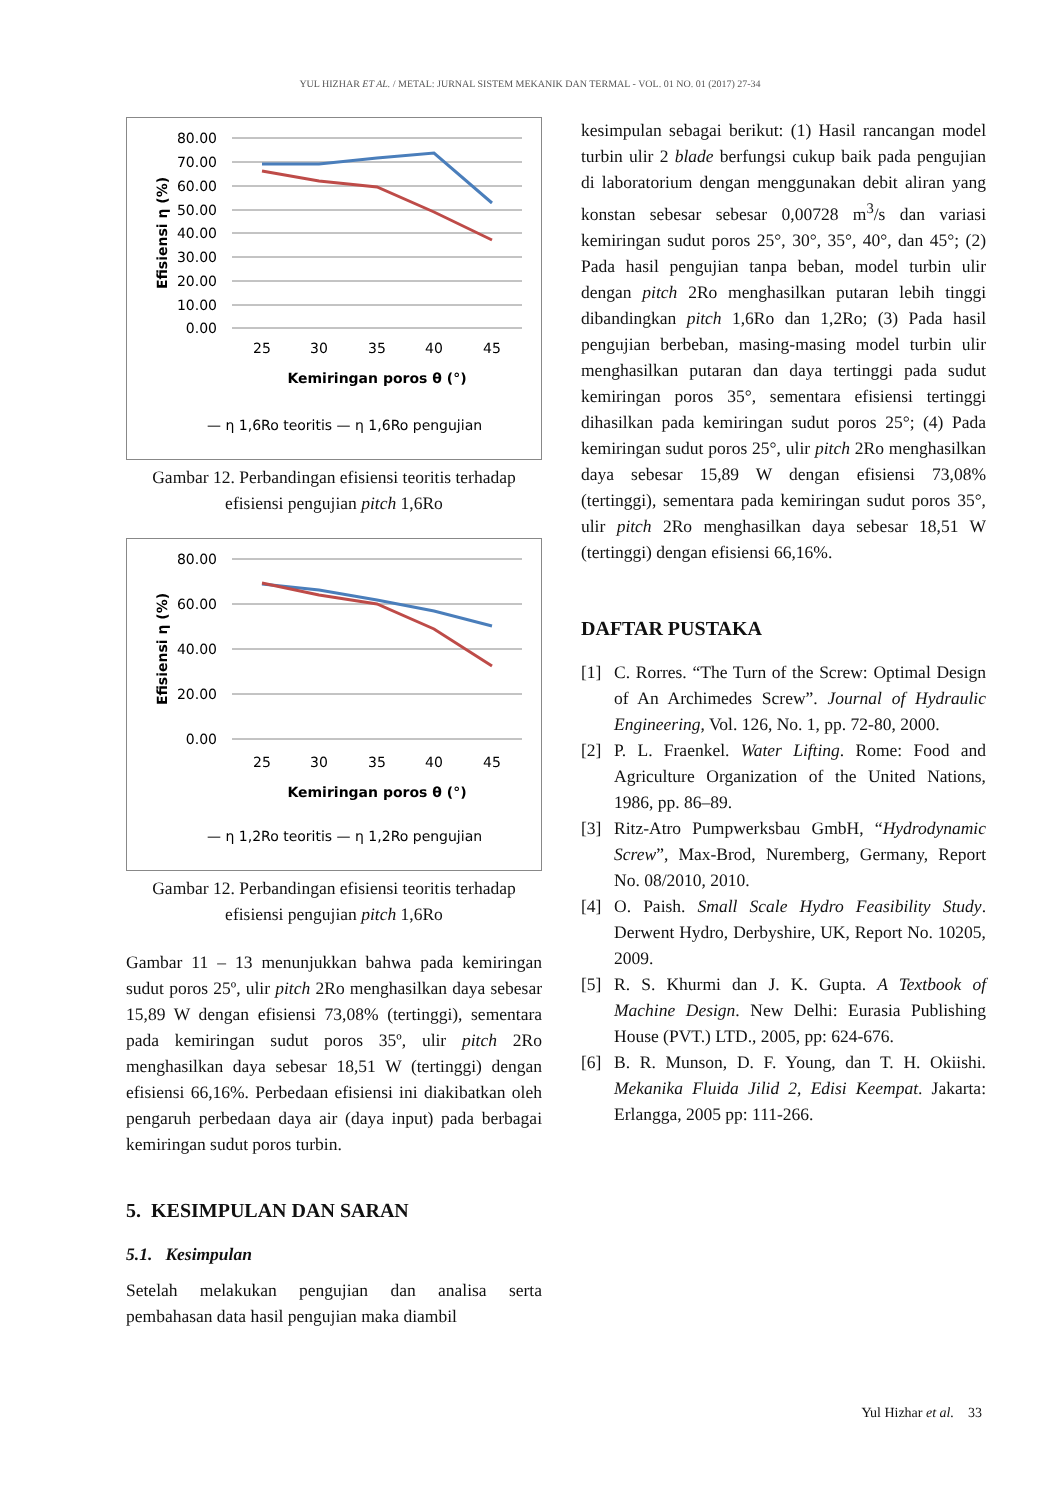YUL HIZHAR ET AL. / METAL: JURNAL SISTEM MEKANIK DAN TERMAL - VOL. 01 NO. 01 (2017) 27-34
80.00
70.00
60.00
50.00
40.00
30.00
20.00
10.00
0.00
Efisiensi η (%)
25
30
35
40
45
Kemiringan poros θ (°)
— η 1,6Ro teoritis — η 1,6Ro pengujian
Gambar 12. Perbandingan efisiensi teoritis terhadap efisiensi pengujian pitch 1,6Ro
80.00
60.00
40.00
20.00
0.00
Efisiensi η (%)
25
30
35
40
45
Kemiringan poros θ (°)
— η 1,2Ro teoritis — η 1,2Ro pengujian
Gambar 12. Perbandingan efisiensi teoritis terhadap efisiensi pengujian pitch 1,6Ro
Gambar 11 – 13 menunjukkan bahwa pada kemiringan sudut poros 25º, ulir pitch 2Ro menghasilkan daya sebesar 15,89 W dengan efisiensi 73,08% (tertinggi), sementara pada kemiringan sudut poros 35º, ulir pitch 2Ro menghasilkan daya sebesar 18,51 W (tertinggi) dengan efisiensi 66,16%. Perbedaan efisiensi ini diakibatkan oleh pengaruh perbedaan daya air (daya input) pada berbagai kemiringan sudut poros turbin.
5. KESIMPULAN DAN SARAN
5.1. Kesimpulan
Setelah melakukan pengujian dan analisa serta pembahasan data hasil pengujian maka diambil
kesimpulan sebagai berikut: (1) Hasil rancangan model turbin ulir 2 blade berfungsi cukup baik pada pengujian di laboratorium dengan menggunakan debit aliran yang konstan sebesar sebesar 0,00728 m<sup>3</sup>/s dan variasi kemiringan sudut poros 25°, 30°, 35°, 40°, dan 45°; (2) Pada hasil pengujian tanpa beban, model turbin ulir dengan pitch 2Ro menghasilkan putaran lebih tinggi dibandingkan pitch 1,6Ro dan 1,2Ro; (3) Pada hasil pengujian berbeban, masing-masing model turbin ulir menghasilkan putaran dan daya tertinggi pada sudut kemiringan poros 35°, sementara efisiensi tertinggi dihasilkan pada kemiringan sudut poros 25°; (4) Pada kemiringan sudut poros 25°, ulir pitch 2Ro menghasilkan daya sebesar 15,89 W dengan efisiensi 73,08% (tertinggi), sementara pada kemiringan sudut poros 35°, ulir pitch 2Ro menghasilkan daya sebesar 18,51 W (tertinggi) dengan efisiensi 66,16%.
DAFTAR PUSTAKA
[1] C. Rorres. “The Turn of the Screw: Optimal Design of An Archimedes Screw”. Journal of Hydraulic Engineering, Vol. 126, No. 1, pp. 72-80, 2000.
[2] P. L. Fraenkel. Water Lifting. Rome: Food and Agriculture Organization of the United Nations, 1986, pp. 86–89.
[3] Ritz-Atro Pumpwerksbau GmbH, “Hydrodynamic Screw”, Max-Brod, Nuremberg, Germany, Report No. 08/2010, 2010.
[4] O. Paish. Small Scale Hydro Feasibility Study. Derwent Hydro, Derbyshire, UK, Report No. 10205, 2009.
[5] R. S. Khurmi dan J. K. Gupta. A Textbook of Machine Design. New Delhi: Eurasia Publishing House (PVT.) LTD., 2005, pp: 624-676.
[6] B. R. Munson, D. F. Young, dan T. H. Okiishi. Mekanika Fluida Jilid 2, Edisi Keempat. Jakarta: Erlangga, 2005 pp: 111-266.
Yul Hizhar et al. 33